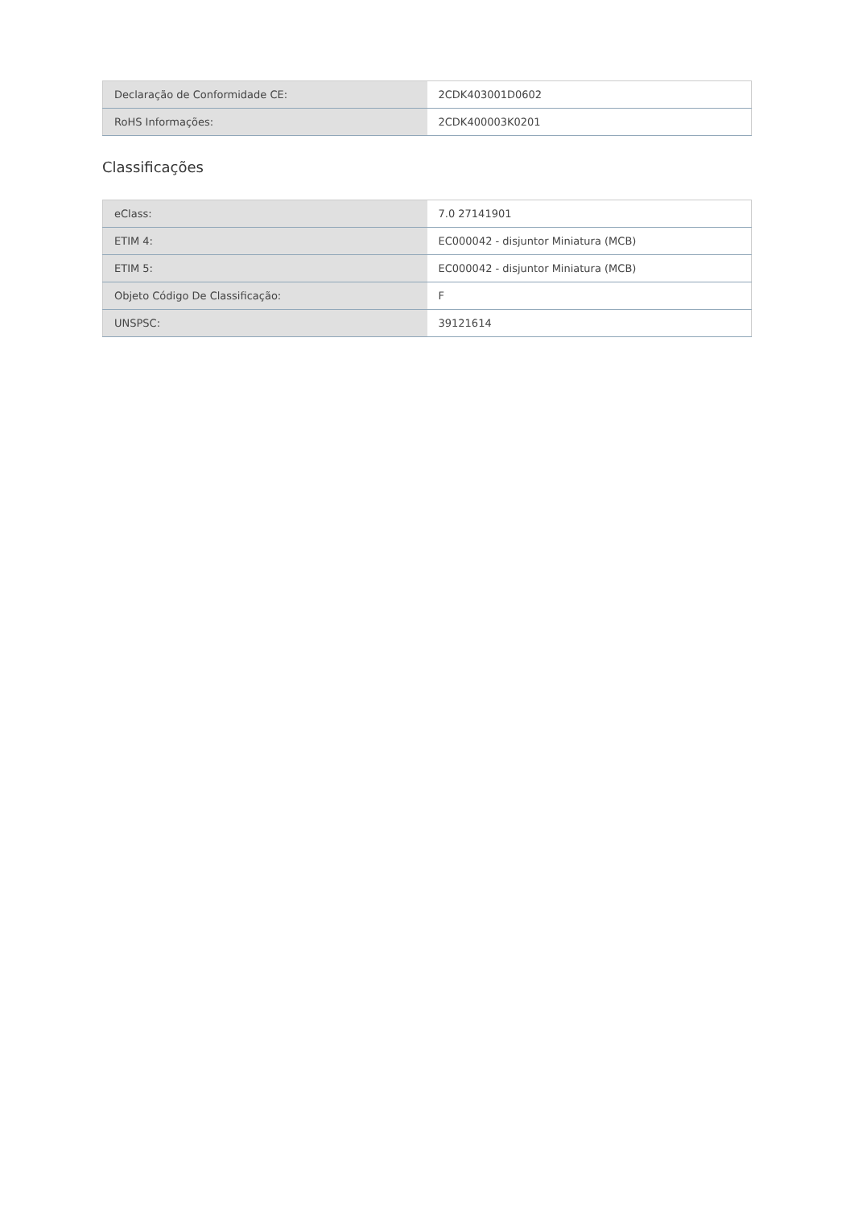| Declaração de Conformidade CE: | 2CDK403001D0602 |
| RoHS Informações: | 2CDK400003K0201 |
Classificações
| eClass: | 7.0 27141901 |
| ETIM 4: | EC000042 - disjuntor Miniatura (MCB) |
| ETIM 5: | EC000042 - disjuntor Miniatura (MCB) |
| Objeto Código De Classificação: | F |
| UNSPSC: | 39121614 |